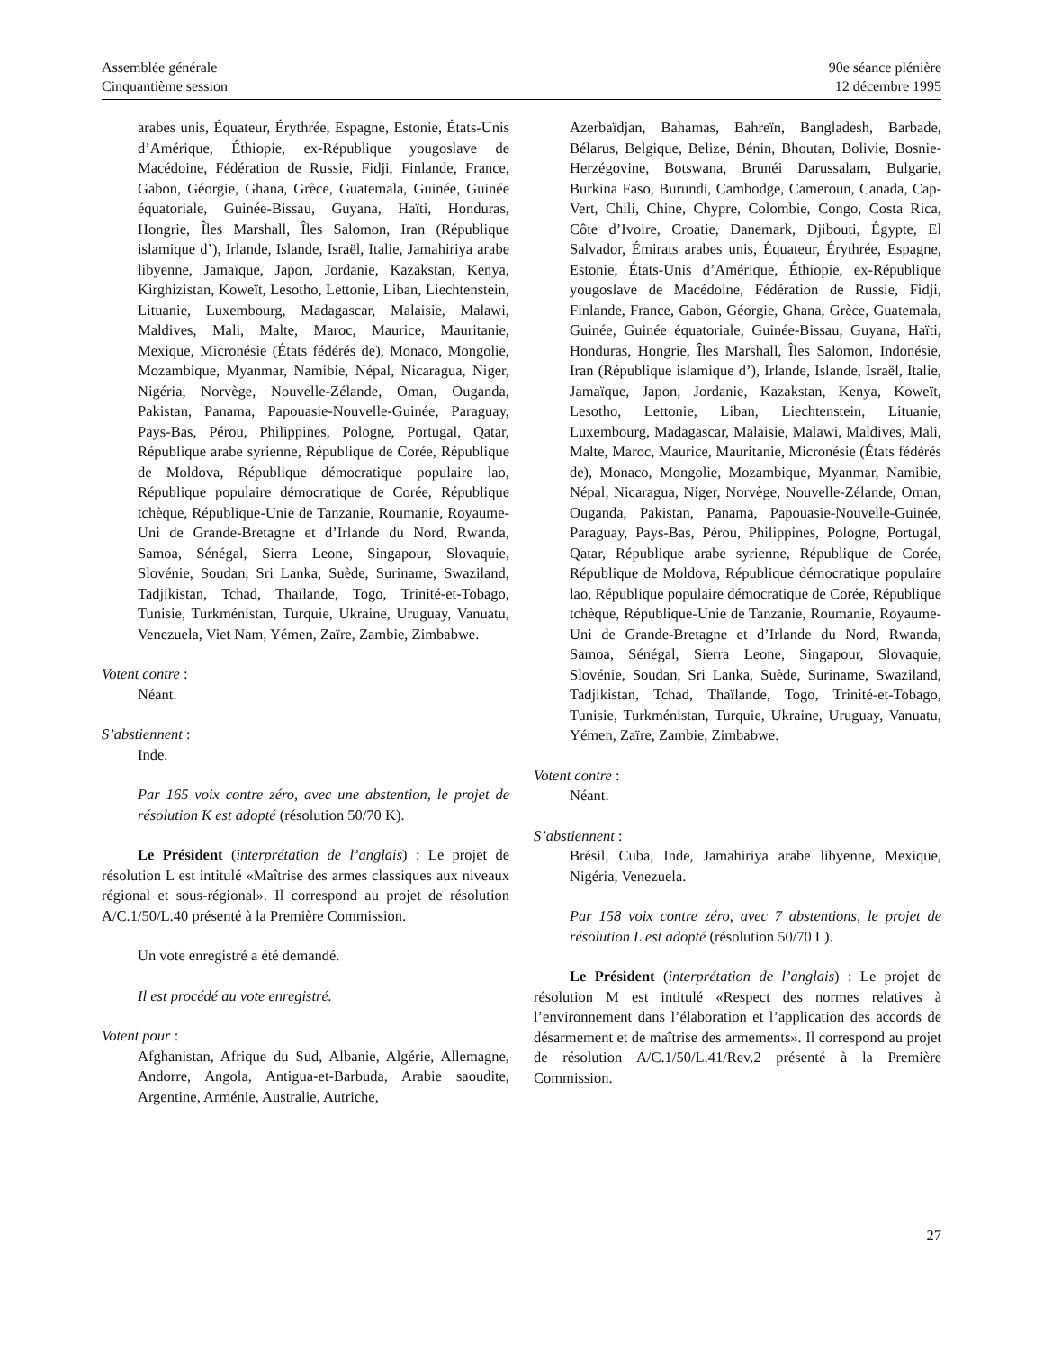Assemblée générale
Cinquantième session
90e séance plénière
12 décembre 1995
arabes unis, Équateur, Érythrée, Espagne, Estonie, États-Unis d’Amérique, Éthiopie, ex-République yougoslave de Macédoine, Fédération de Russie, Fidji, Finlande, France, Gabon, Géorgie, Ghana, Grèce, Guatemala, Guinée, Guinée équatoriale, Guinée-Bissau, Guyana, Haïti, Honduras, Hongrie, Îles Marshall, Îles Salomon, Iran (République islamique d’), Irlande, Islande, Israël, Italie, Jamahiriya arabe libyenne, Jamaïque, Japon, Jordanie, Kazakstan, Kenya, Kirghizistan, Koweït, Lesotho, Lettonie, Liban, Liechtenstein, Lituanie, Luxembourg, Madagascar, Malaisie, Malawi, Maldives, Mali, Malte, Maroc, Maurice, Mauritanie, Mexique, Micronésie (États fédérés de), Monaco, Mongolie, Mozambique, Myanmar, Namibie, Népal, Nicaragua, Niger, Nigéria, Norvège, Nouvelle-Zélande, Oman, Ouganda, Pakistan, Panama, Papouasie-Nouvelle-Guinée, Paraguay, Pays-Bas, Pérou, Philippines, Pologne, Portugal, Qatar, République arabe syrienne, République de Corée, République de Moldova, République démocratique populaire lao, République populaire démocratique de Corée, République tchèque, République-Unie de Tanzanie, Roumanie, Royaume-Uni de Grande-Bretagne et d’Irlande du Nord, Rwanda, Samoa, Sénégal, Sierra Leone, Singapour, Slovaquie, Slovénie, Soudan, Sri Lanka, Suède, Suriname, Swaziland, Tadjikistan, Tchad, Thaïlande, Togo, Trinité-et-Tobago, Tunisie, Turkménistan, Turquie, Ukraine, Uruguay, Vanuatu, Venezuela, Viet Nam, Yémen, Zaïre, Zambie, Zimbabwe.
Votent contre :
Néant.
S’abstiennent :
Inde.
Par 165 voix contre zéro, avec une abstention, le projet de résolution K est adopté (résolution 50/70 K).
Le Président (interprétation de l’anglais) : Le projet de résolution L est intitulé «Maîtrise des armes classiques aux niveaux régional et sous-régional». Il correspond au projet de résolution A/C.1/50/L.40 présenté à la Première Commission.
Un vote enregistré a été demandé.
Il est procédé au vote enregistré.
Votent pour :
Afghanistan, Afrique du Sud, Albanie, Algérie, Allemagne, Andorre, Angola, Antigua-et-Barbuda, Arabie saoudite, Argentine, Arménie, Australie, Autriche,
Azerbaïdjan, Bahamas, Bahreïn, Bangladesh, Barbade, Bélarus, Belgique, Belize, Bénin, Bhoutan, Bolivie, Bosnie-Herzégovine, Botswana, Brunéi Darussalam, Bulgarie, Burkina Faso, Burundi, Cambodge, Cameroun, Canada, Cap-Vert, Chili, Chine, Chypre, Colombie, Congo, Costa Rica, Côte d’Ivoire, Croatie, Danemark, Djibouti, Égypte, El Salvador, Émirats arabes unis, Équateur, Érythrée, Espagne, Estonie, États-Unis d’Amérique, Éthiopie, ex-République yougoslave de Macédoine, Fédération de Russie, Fidji, Finlande, France, Gabon, Géorgie, Ghana, Grèce, Guatemala, Guinée, Guinée équatoriale, Guinée-Bissau, Guyana, Haïti, Honduras, Hongrie, Îles Marshall, Îles Salomon, Indonésie, Iran (République islamique d’), Irlande, Islande, Israël, Italie, Jamaïque, Japon, Jordanie, Kazakstan, Kenya, Koweït, Lesotho, Lettonie, Liban, Liechtenstein, Lituanie, Luxembourg, Madagascar, Malaisie, Malawi, Maldives, Mali, Malte, Maroc, Maurice, Mauritanie, Micronésie (États fédérés de), Monaco, Mongolie, Mozambique, Myanmar, Namibie, Népal, Nicaragua, Niger, Norvège, Nouvelle-Zélande, Oman, Ouganda, Pakistan, Panama, Papouasie-Nouvelle-Guinée, Paraguay, Pays-Bas, Pérou, Philippines, Pologne, Portugal, Qatar, République arabe syrienne, République de Corée, République de Moldova, République démocratique populaire lao, République populaire démocratique de Corée, République tchèque, République-Unie de Tanzanie, Roumanie, Royaume-Uni de Grande-Bretagne et d’Irlande du Nord, Rwanda, Samoa, Sénégal, Sierra Leone, Singapour, Slovaquie, Slovénie, Soudan, Sri Lanka, Suède, Suriname, Swaziland, Tadjikistan, Tchad, Thaïlande, Togo, Trinité-et-Tobago, Tunisie, Turkménistan, Turquie, Ukraine, Uruguay, Vanuatu, Yémen, Zaïre, Zambie, Zimbabwe.
Votent contre :
Néant.
S’abstiennent :
Brésil, Cuba, Inde, Jamahiriya arabe libyenne, Mexique, Nigéria, Venezuela.
Par 158 voix contre zéro, avec 7 abstentions, le projet de résolution L est adopté (résolution 50/70 L).
Le Président (interprétation de l’anglais) : Le projet de résolution M est intitulé «Respect des normes relatives à l’environnement dans l’élaboration et l’application des accords de désarmement et de maîtrise des armements». Il correspond au projet de résolution A/C.1/50/L.41/Rev.2 présenté à la Première Commission.
27